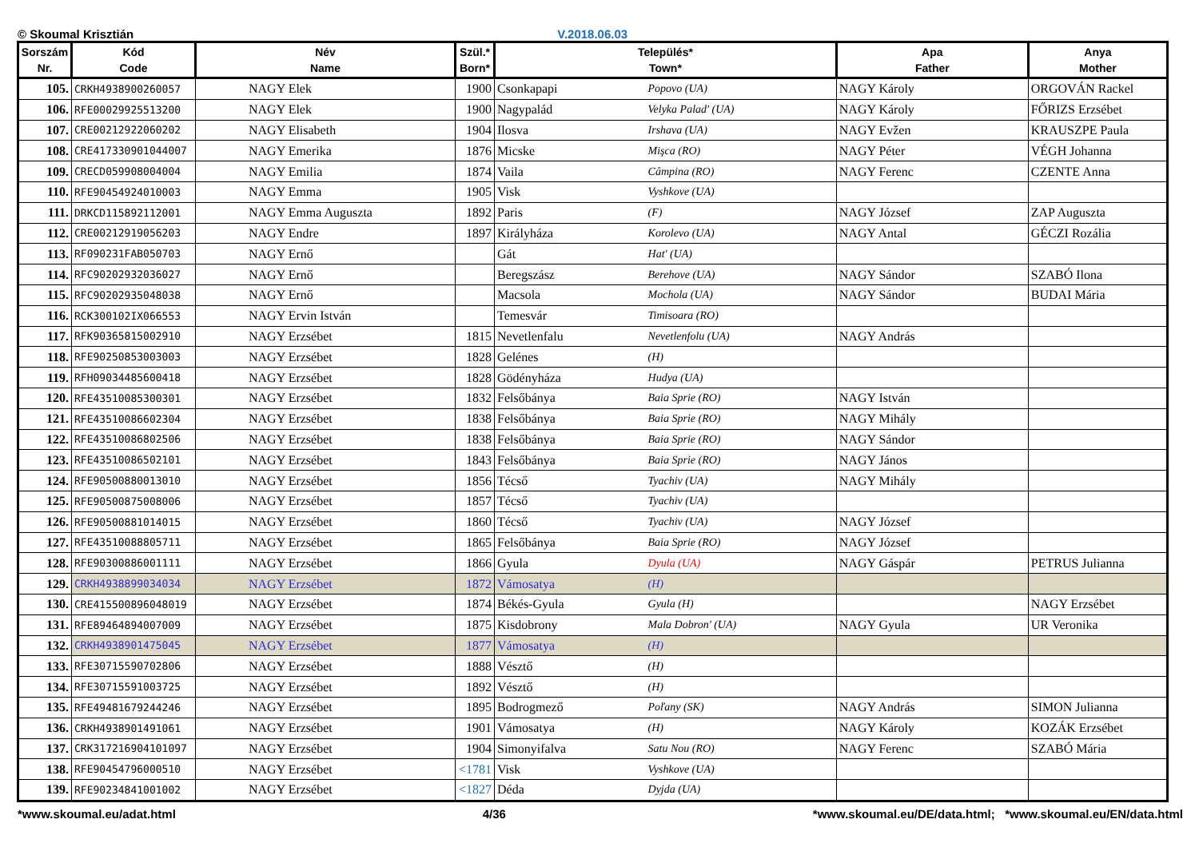© Skoumal Krisztián V.2018.06.03
| Sorszám Nr. | Kód Code | Név Name | Szül.* Born* | Település* Town* | | Apa Father | Anya Mother |
| --- | --- | --- | --- | --- | --- | --- | --- |
| 105. | CRKH4938900260057 | NAGY Elek | 1900 | Csonkapapi | Popovo (UA) | NAGY Károly | ORGOVÁN Rackel |
| 106. | RFE00029925513200 | NAGY Elek | 1900 | Nagypalád | Velyka Palad' (UA) | NAGY Károly | FŐRIZS Erzsébet |
| 107. | CRE00212922060202 | NAGY Elisabeth | 1904 | Ilosva | Irshava (UA) | NAGY Evžen | KRAUSZPE Paula |
| 108. | CRE417330901044007 | NAGY Emerika | 1876 | Micske | Mişca (RO) | NAGY Péter | VÉGH Johanna |
| 109. | CRECD059908004004 | NAGY Emilia | 1874 | Vaila | Câmpina (RO) | NAGY Ferenc | CZENTE Anna |
| 110. | RFE90454924010003 | NAGY Emma | 1905 | Visk | Vyshkove (UA) | | |
| 111. | DRKCD115892112001 | NAGY Emma Auguszta | 1892 | Paris | (F) | NAGY József | ZAP Auguszta |
| 112. | CRE00212919056203 | NAGY Endre | 1897 | Királyháza | Korolevo (UA) | NAGY Antal | GÉCZI Rozália |
| 113. | RF090231FAB050703 | NAGY Ernő | | Gát | Hat' (UA) | | |
| 114. | RFC90202932036027 | NAGY Ernő | | Beregszász | Berehove (UA) | NAGY Sándor | SZABÓ Ilona |
| 115. | RFC90202935048038 | NAGY Ernő | | Macsola | Mochola (UA) | NAGY Sándor | BUDAI Mária |
| 116. | RCK300102IX066553 | NAGY Ervin István | | Temesvár | Timisoara (RO) | | |
| 117. | RFK90365815002910 | NAGY Erzsébet | 1815 | Nevetlenfalu | Nevetlenfolu (UA) | NAGY András | |
| 118. | RFE90250853003003 | NAGY Erzsébet | 1828 | Gelénes | (H) | | |
| 119. | RFH09034485600418 | NAGY Erzsébet | 1828 | Gödényháza | Hudya (UA) | | |
| 120. | RFE43510085300301 | NAGY Erzsébet | 1832 | Felsőbánya | Baia Sprie (RO) | NAGY István | |
| 121. | RFE43510086602304 | NAGY Erzsébet | 1838 | Felsőbánya | Baia Sprie (RO) | NAGY Mihály | |
| 122. | RFE43510086802506 | NAGY Erzsébet | 1838 | Felsőbánya | Baia Sprie (RO) | NAGY Sándor | |
| 123. | RFE43510086502101 | NAGY Erzsébet | 1843 | Felsőbánya | Baia Sprie (RO) | NAGY János | |
| 124. | RFE90500880013010 | NAGY Erzsébet | 1856 | Técső | Tyachiv (UA) | NAGY Mihály | |
| 125. | RFE90500875008006 | NAGY Erzsébet | 1857 | Técső | Tyachiv (UA) | | |
| 126. | RFE90500881014015 | NAGY Erzsébet | 1860 | Técső | Tyachiv (UA) | NAGY József | |
| 127. | RFE43510088805711 | NAGY Erzsébet | 1865 | Felsőbánya | Baia Sprie (RO) | NAGY József | |
| 128. | RFE90300886001111 | NAGY Erzsébet | 1866 | Gyula | Dyula (UA) | NAGY Gáspár | PETRUS Julianna |
| 129. | CRKH4938899034034 | NAGY Erzsébet | 1872 | Vámosatya | (H) | | |
| 130. | CRE415500896048019 | NAGY Erzsébet | 1874 | Békés-Gyula | Gyula (H) | | NAGY Erzsébet |
| 131. | RFE89464894007009 | NAGY Erzsébet | 1875 | Kisdobrony | Mala Dobron' (UA) | NAGY Gyula | UR Veronika |
| 132. | CRKH4938901475045 | NAGY Erzsébet | 1877 | Vámosatya | (H) | | |
| 133. | RFE30715590702806 | NAGY Erzsébet | 1888 | Vésztő | (H) | | |
| 134. | RFE30715591003725 | NAGY Erzsébet | 1892 | Vésztő | (H) | | |
| 135. | RFE49481679244246 | NAGY Erzsébet | 1895 | Bodrogmező | Poľany (SK) | NAGY András | SIMON Julianna |
| 136. | CRKH4938901491061 | NAGY Erzsébet | 1901 | Vámosatya | (H) | NAGY Károly | KOZÁK Erzsébet |
| 137. | CRK317216904101097 | NAGY Erzsébet | 1904 | Simonyifalva | Satu Nou (RO) | NAGY Ferenc | SZABÓ Mária |
| 138. | RFE90454796000510 | NAGY Erzsébet | <1781 | Visk | Vyshkove (UA) | | |
| 139. | RFE90234841001002 | NAGY Erzsébet | <1827 | Déda | Dyjda (UA) | | |
*www.skoumal.eu/adat.html 4/36 *www.skoumal.eu/DE/data.html; *www.skoumal.eu/EN/data.html